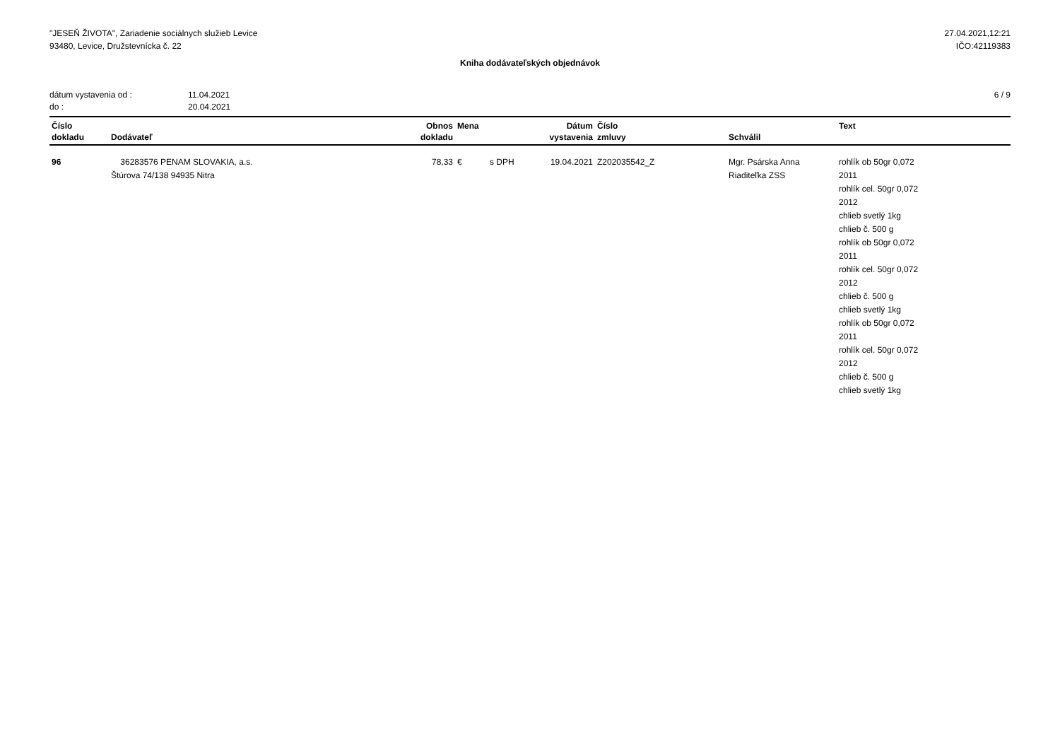"JESEŇ ŽIVOTA", Zariadenie sociálnych služieb Levice
93480, Levice, Družstevnícka č. 22
27.04.2021,12:21
IČO:42119383
Kniha dodávateľských objednávok
dátum vystavenia od : 11.04.2021 do : 20.04.2021
6 / 9
| Číslo dokladu | Dodávateľ | Obnos dokladu | Mena | | Dátum vystavenia | Číslo zmluvy | Schválil | Text |
| --- | --- | --- | --- | --- | --- | --- | --- | --- |
| 96 | 36283576 PENAM SLOVAKIA, a.s. Štúrova 74/138 94935 Nitra | 78,33 | € | s DPH | 19.04.2021 | Z202035542_Z | Mgr. Psárska Anna Riaditeľka ZSS | rohlík ob 50gr 0,072 2011 rohlík cel. 50gr 0,072 2012 chlieb svetlý 1kg chlieb č. 500 g rohlík ob 50gr 0,072 2011 rohlík cel. 50gr 0,072 2012 chlieb č. 500 g chlieb svetlý 1kg rohlík ob 50gr 0,072 2011 rohlík cel. 50gr 0,072 2012 chlieb č. 500 g chlieb svetlý 1kg |